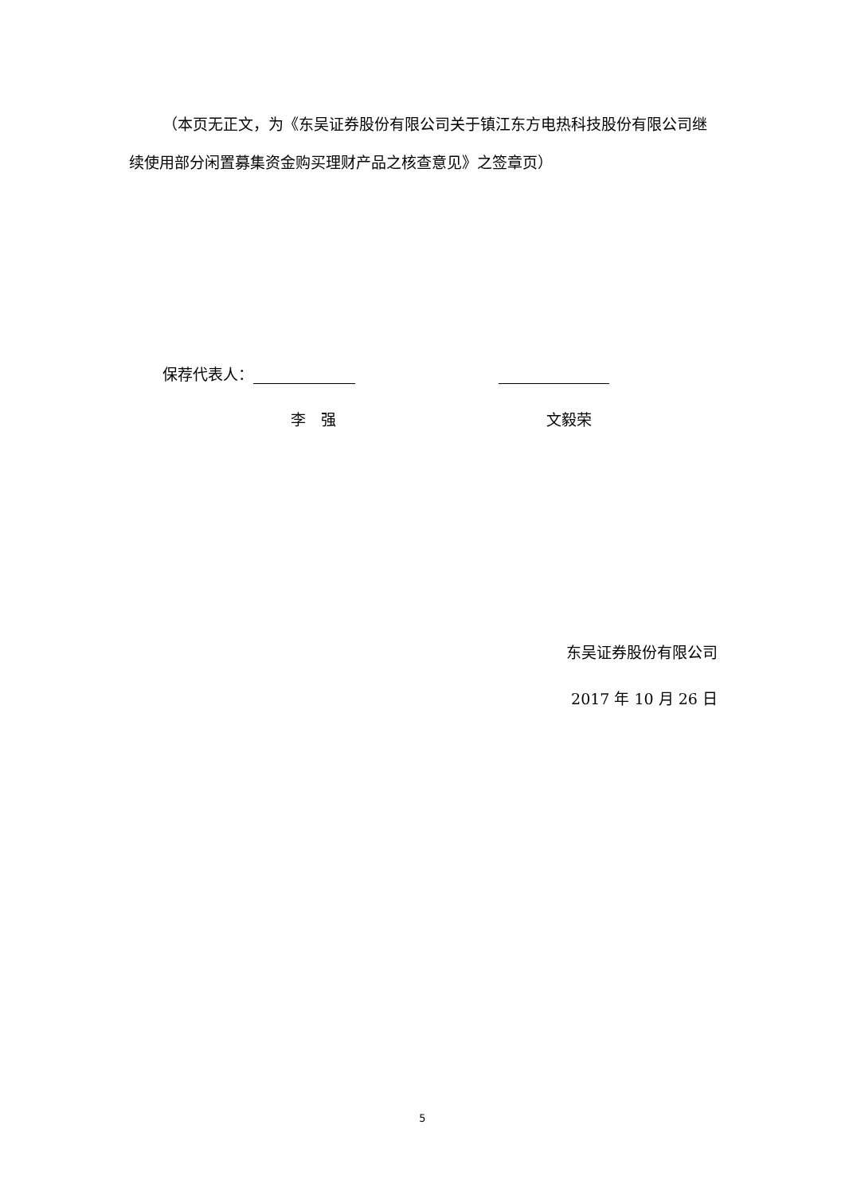（本页无正文，为《东吴证券股份有限公司关于镇江东方电热科技股份有限公司继续使用部分闲置募集资金购买理财产品之核查意见》之签章页）
保荐代表人：
李　强 文毅荣
东吴证券股份有限公司
2017 年 10 月 26 日
5